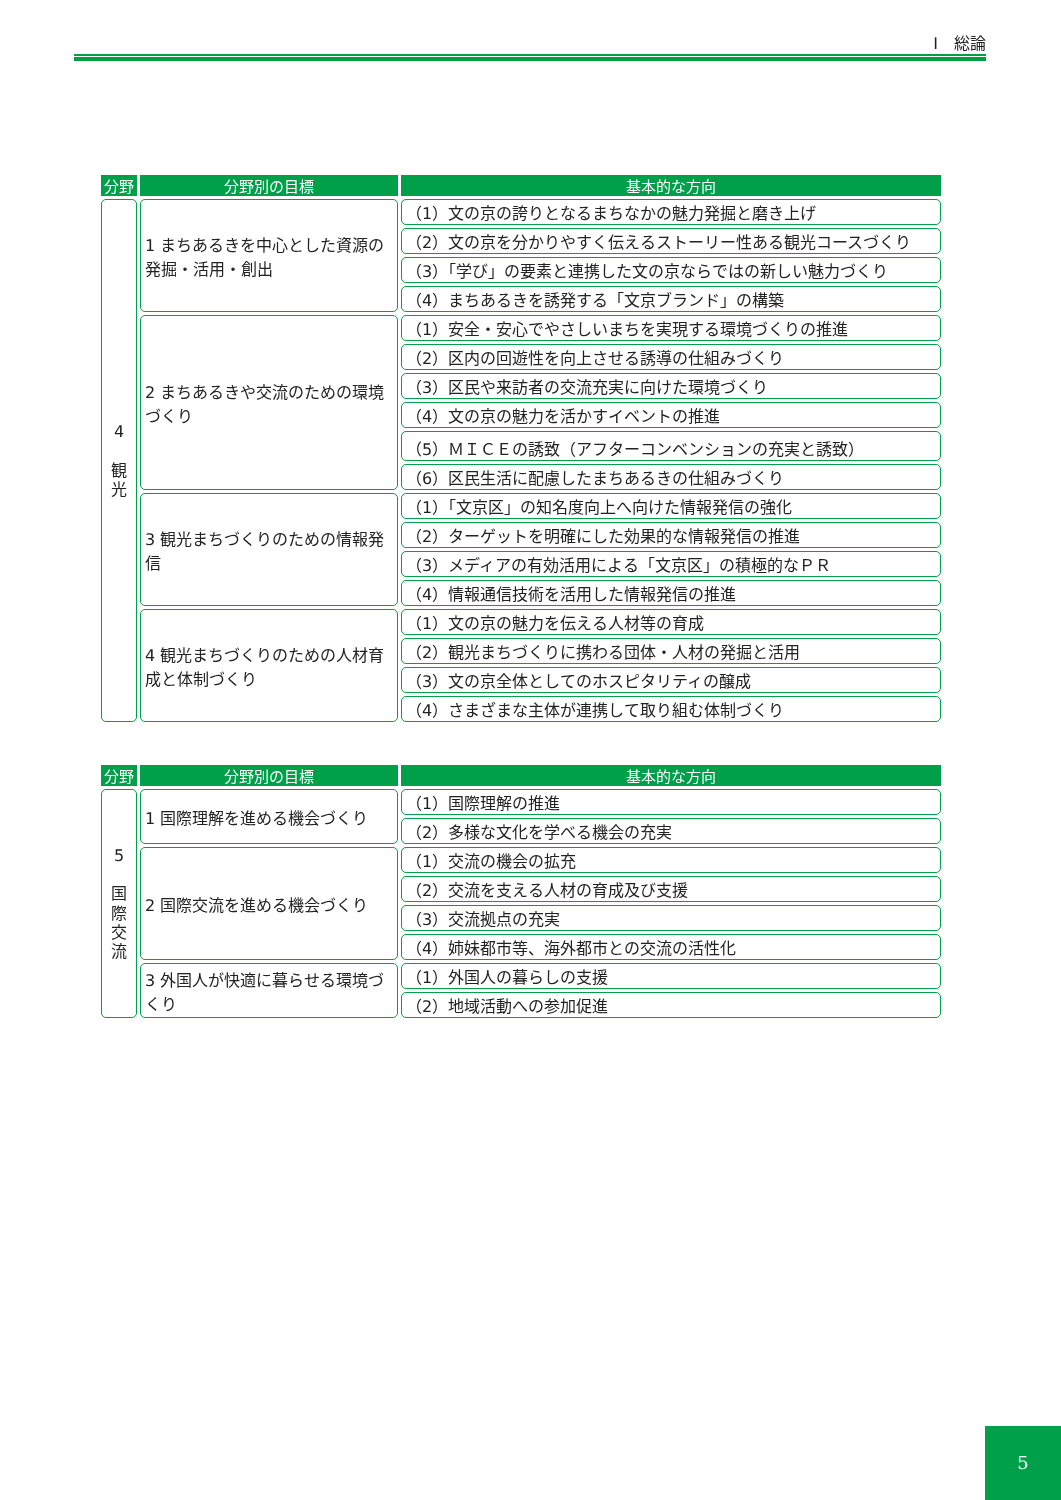Ⅰ　総論
| 分野 | 分野別の目標 | 基本的な方向 |
| --- | --- | --- |
| 4 観 光 | 1 まちあるきを中心とした資源の発掘・活用・創出 | （1）文の京の誇りとなるまちなかの魅力発掘と磨き上げ |
| | | （2）文の京を分かりやすく伝えるストーリー性ある観光コースづくり |
| | | （3）「学び」の要素と連携した文の京ならではの新しい魅力づくり |
| | | （4）まちあるきを誘発する「文京ブランド」の構築 |
| | 2 まちあるきや交流のための環境づくり | （1）安全・安心でやさしいまちを実現する環境づくりの推進 |
| | | （2）区内の回遊性を向上させる誘導の仕組みづくり |
| | | （3）区民や来訪者の交流充実に向けた環境づくり |
| | | （4）文の京の魅力を活かすイベントの推進 |
| | | （5）ＭＩＣＥの誘致（アフターコンベンションの充実と誘致） |
| | | （6）区民生活に配慮したまちあるきの仕組みづくり |
| | 3 観光まちづくりのための情報発信 | （1）「文京区」の知名度向上へ向けた情報発信の強化 |
| | | （2）ターゲットを明確にした効果的な情報発信の推進 |
| | | （3）メディアの有効活用による「文京区」の積極的なＰＲ |
| | | （4）情報通信技術を活用した情報発信の推進 |
| | 4 観光まちづくりのための人材育成と体制づくり | （1）文の京の魅力を伝える人材等の育成 |
| | | （2）観光まちづくりに携わる団体・人材の発掘と活用 |
| | | （3）文の京全体としてのホスピタリティの醸成 |
| | | （4）さまざまな主体が連携して取り組む体制づくり |
| 分野 | 分野別の目標 | 基本的な方向 |
| --- | --- | --- |
| 5 国 際 交 流 | 1 国際理解を進める機会づくり | （1）国際理解の推進 |
| | | （2）多様な文化を学べる機会の充実 |
| | 2 国際交流を進める機会づくり | （1）交流の機会の拡充 |
| | | （2）交流を支える人材の育成及び支援 |
| | | （3）交流拠点の充実 |
| | | （4）姉妹都市等、海外都市との交流の活性化 |
| | 3 外国人が快適に暮らせる環境づくり | （1）外国人の暮らしの支援 |
| | | （2）地域活動への参加促進 |
5